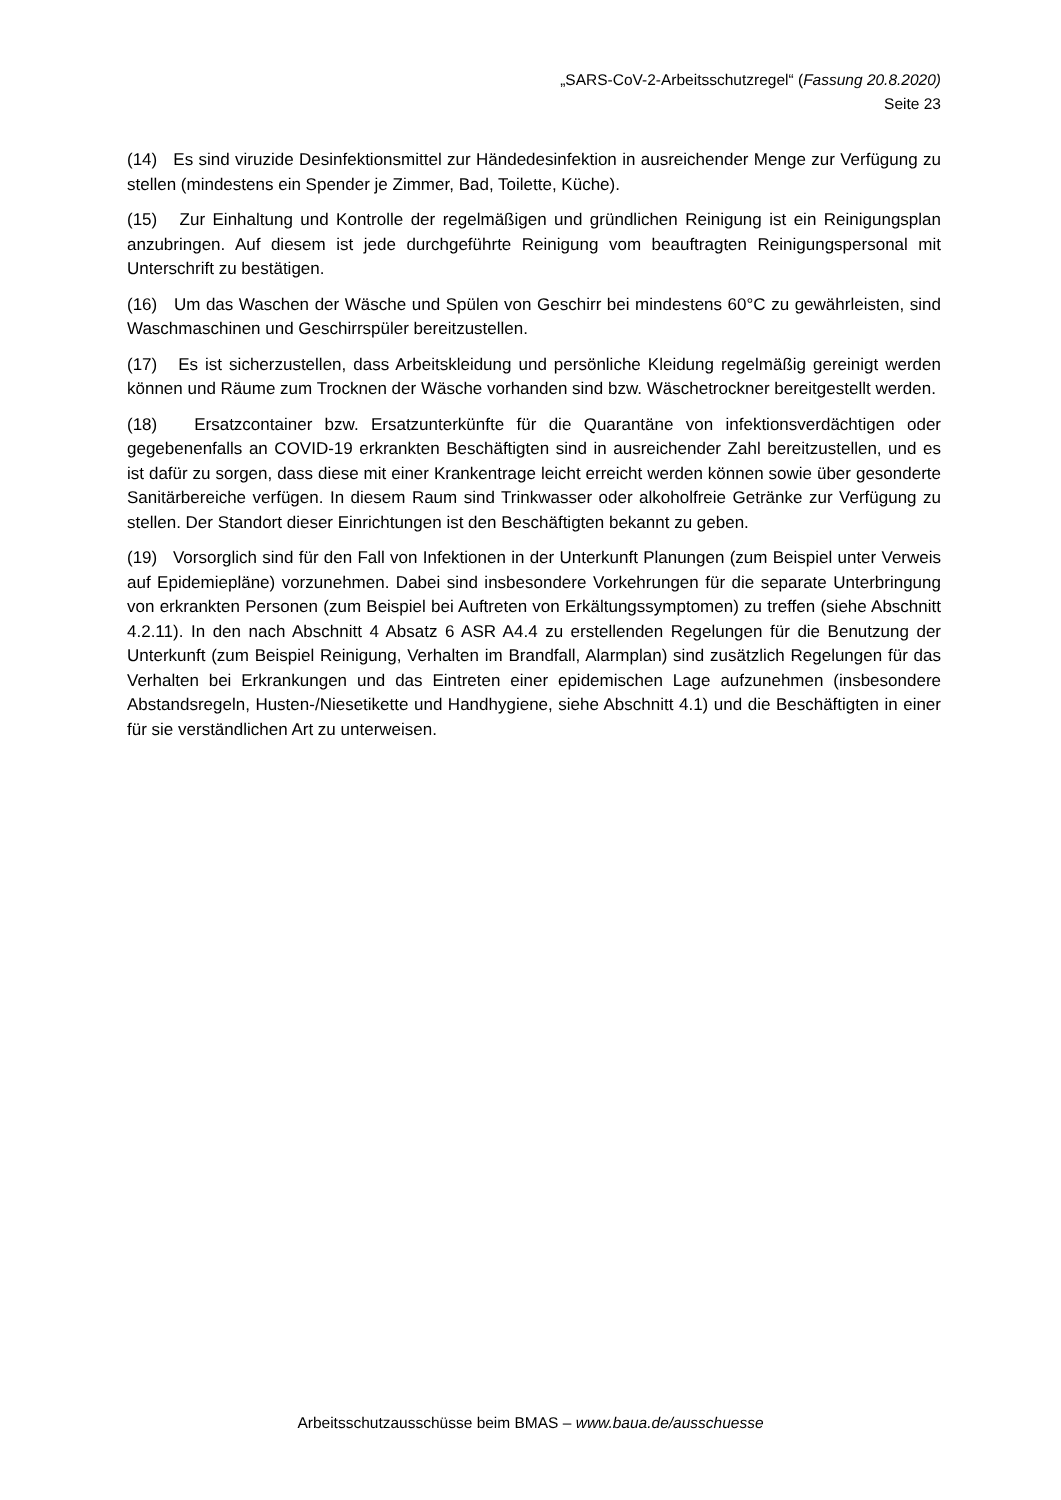„SARS-CoV-2-Arbeitsschutzregel“ (Fassung 20.8.2020)
Seite 23
(14) Es sind viruzide Desinfektionsmittel zur Händedesinfektion in ausreichender Menge zur Verfügung zu stellen (mindestens ein Spender je Zimmer, Bad, Toilette, Küche).
(15) Zur Einhaltung und Kontrolle der regelmäßigen und gründlichen Reinigung ist ein Reinigungsplan anzubringen. Auf diesem ist jede durchgeführte Reinigung vom beauftragten Reinigungspersonal mit Unterschrift zu bestätigen.
(16) Um das Waschen der Wäsche und Spülen von Geschirr bei mindestens 60°C zu gewährleisten, sind Waschmaschinen und Geschirrspüler bereitzustellen.
(17) Es ist sicherzustellen, dass Arbeitskleidung und persönliche Kleidung regelmäßig gereinigt werden können und Räume zum Trocknen der Wäsche vorhanden sind bzw. Wäschetrockner bereitgestellt werden.
(18) Ersatzcontainer bzw. Ersatzunterkünfte für die Quarantäne von infektionsverdächtigen oder gegebenenfalls an COVID-19 erkrankten Beschäftigten sind in ausreichender Zahl bereitzustellen, und es ist dafür zu sorgen, dass diese mit einer Krankentrage leicht erreicht werden können sowie über gesonderte Sanitärbereiche verfügen. In diesem Raum sind Trinkwasser oder alkoholfreie Getränke zur Verfügung zu stellen. Der Standort dieser Einrichtungen ist den Beschäftigten bekannt zu geben.
(19) Vorsorglich sind für den Fall von Infektionen in der Unterkunft Planungen (zum Beispiel unter Verweis auf Epidemiepläne) vorzunehmen. Dabei sind insbesondere Vorkehrungen für die separate Unterbringung von erkrankten Personen (zum Beispiel bei Auftreten von Erkältungssymptomen) zu treffen (siehe Abschnitt 4.2.11). In den nach Abschnitt 4 Absatz 6 ASR A4.4 zu erstellenden Regelungen für die Benutzung der Unterkunft (zum Beispiel Reinigung, Verhalten im Brandfall, Alarmplan) sind zusätzlich Regelungen für das Verhalten bei Erkrankungen und das Eintreten einer epidemischen Lage aufzunehmen (insbesondere Abstandsregeln, Husten-/Niesetikette und Handhygiene, siehe Abschnitt 4.1) und die Beschäftigten in einer für sie verständlichen Art zu unterweisen.
Arbeitsschutzausschüsse beim BMAS – www.baua.de/ausschuesse